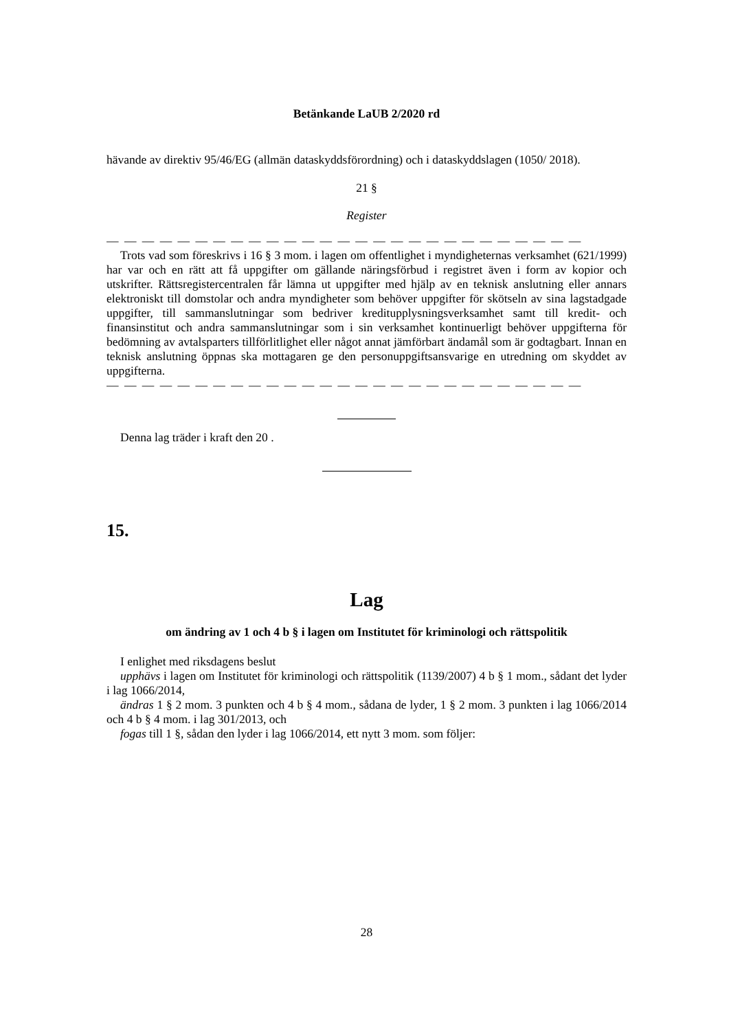Betänkande LaUB 2/2020 rd
hävande av direktiv 95/46/EG (allmän dataskyddsförordning) och i dataskyddslagen (1050/ 2018).
21 §
Register
— — — — — — — — — — — — — — — — — — — — — — — — — — —
Trots vad som föreskrivs i 16 § 3 mom. i lagen om offentlighet i myndigheternas verksamhet (621/1999) har var och en rätt att få uppgifter om gällande näringsförbud i registret även i form av kopior och utskrifter. Rättsregistercentralen får lämna ut uppgifter med hjälp av en teknisk anslutning eller annars elektroniskt till domstolar och andra myndigheter som behöver uppgifter för skötseln av sina lagstadgade uppgifter, till sammanslutningar som bedriver kreditupplysningsverksamhet samt till kredit- och finansinstitut och andra sammanslutningar som i sin verksamhet kontinuerligt behöver uppgifterna för bedömning av avtalsparters tillförlitlighet eller något annat jämförbart ändamål som är godtagbart. Innan en teknisk anslutning öppnas ska mottagaren ge den personuppgiftsansvarige en utredning om skyddet av uppgifterna.
— — — — — — — — — — — — — — — — — — — — — — — — — — —
Denna lag träder i kraft den 20 .
15.
Lag
om ändring av 1 och 4 b § i lagen om Institutet för kriminologi och rättspolitik
I enlighet med riksdagens beslut
upphävs i lagen om Institutet för kriminologi och rättspolitik (1139/2007) 4 b § 1 mom., sådant det lyder i lag 1066/2014,
ändras 1 § 2 mom. 3 punkten och 4 b § 4 mom., sådana de lyder, 1 § 2 mom. 3 punkten i lag 1066/2014 och 4 b § 4 mom. i lag 301/2013, och
fogas till 1 §, sådan den lyder i lag 1066/2014, ett nytt 3 mom. som följer:
28